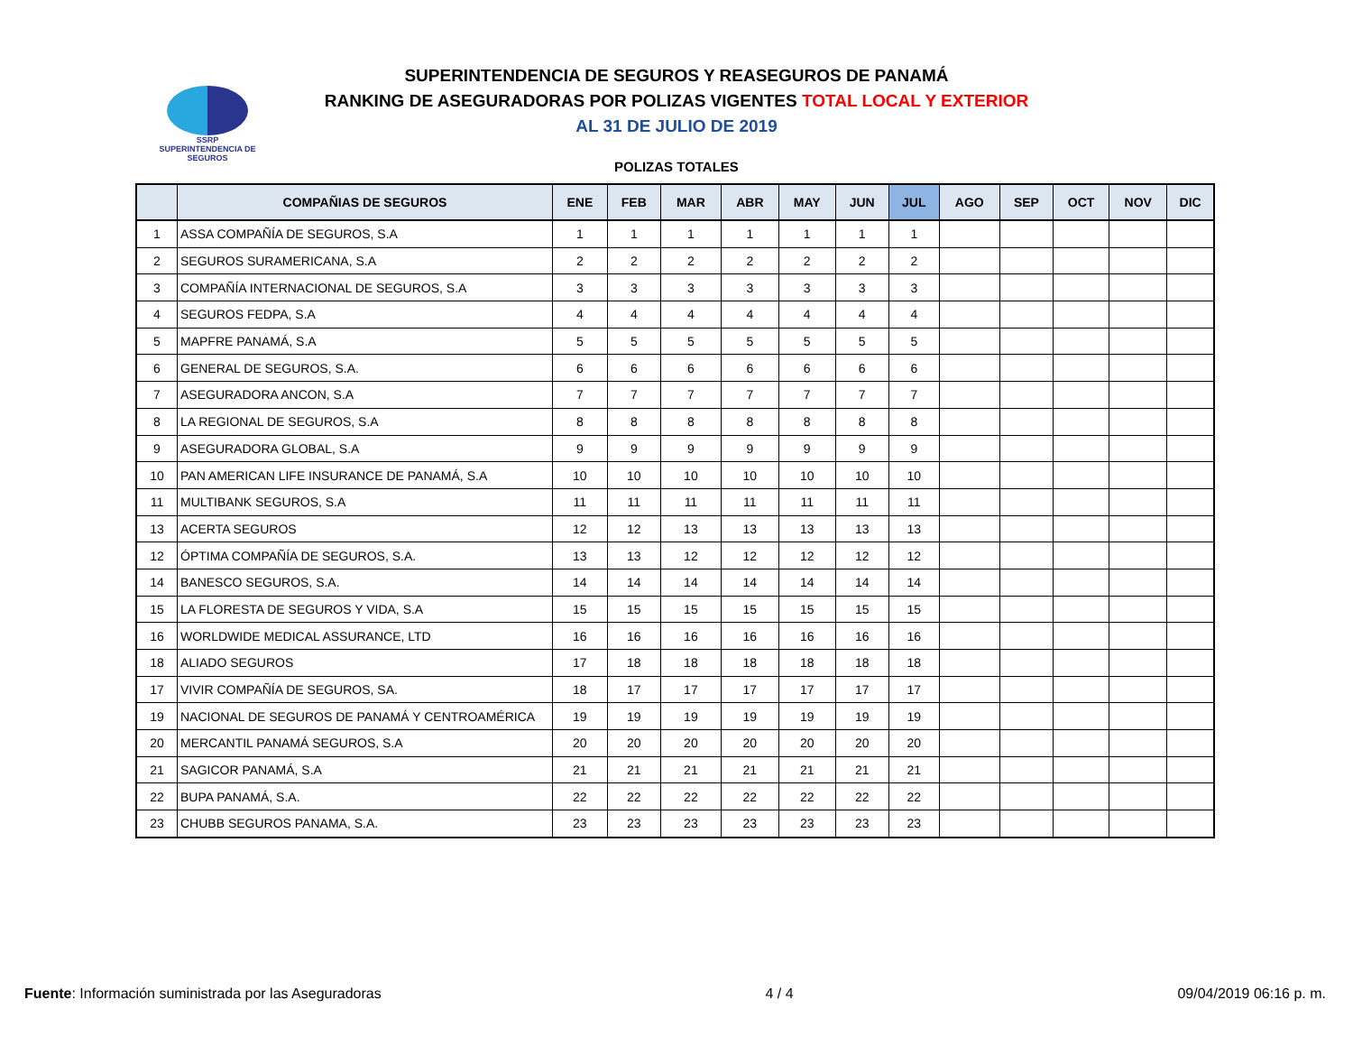SSRP
SUPERINTENDENCIA DE SEGUROS
SUPERINTENDENCIA DE SEGUROS Y REASEGUROS DE PANAMÁ
RANKING DE ASEGURADORAS POR POLIZAS VIGENTES TOTAL LOCAL Y EXTERIOR
AL 31 DE JULIO DE 2019
POLIZAS TOTALES
| | COMPAÑIAS DE SEGUROS | ENE | FEB | MAR | ABR | MAY | JUN | JUL | AGO | SEP | OCT | NOV | DIC |
| --- | --- | --- | --- | --- | --- | --- | --- | --- | --- | --- | --- | --- | --- |
| 1 | ASSA COMPAÑÍA DE SEGUROS, S.A | 1 | 1 | 1 | 1 | 1 | 1 | 1 | | | | | |
| 2 | SEGUROS SURAMERICANA, S.A | 2 | 2 | 2 | 2 | 2 | 2 | 2 | | | | | |
| 3 | COMPAÑÍA INTERNACIONAL DE SEGUROS, S.A | 3 | 3 | 3 | 3 | 3 | 3 | 3 | | | | | |
| 4 | SEGUROS FEDPA, S.A | 4 | 4 | 4 | 4 | 4 | 4 | 4 | | | | | |
| 5 | MAPFRE PANAMÁ, S.A | 5 | 5 | 5 | 5 | 5 | 5 | 5 | | | | | |
| 6 | GENERAL DE SEGUROS, S.A. | 6 | 6 | 6 | 6 | 6 | 6 | 6 | | | | | |
| 7 | ASEGURADORA ANCON, S.A | 7 | 7 | 7 | 7 | 7 | 7 | 7 | | | | | |
| 8 | LA REGIONAL DE SEGUROS, S.A | 8 | 8 | 8 | 8 | 8 | 8 | 8 | | | | | |
| 9 | ASEGURADORA GLOBAL, S.A | 9 | 9 | 9 | 9 | 9 | 9 | 9 | | | | | |
| 10 | PAN AMERICAN LIFE INSURANCE DE PANAMÁ, S.A | 10 | 10 | 10 | 10 | 10 | 10 | 10 | | | | | |
| 11 | MULTIBANK SEGUROS, S.A | 11 | 11 | 11 | 11 | 11 | 11 | 11 | | | | | |
| 13 | ACERTA SEGUROS | 12 | 12 | 13 | 13 | 13 | 13 | 13 | | | | | |
| 12 | ÓPTIMA COMPAÑÍA DE SEGUROS, S.A. | 13 | 13 | 12 | 12 | 12 | 12 | 12 | | | | | |
| 14 | BANESCO SEGUROS, S.A. | 14 | 14 | 14 | 14 | 14 | 14 | 14 | | | | | |
| 15 | LA FLORESTA DE SEGUROS Y VIDA, S.A | 15 | 15 | 15 | 15 | 15 | 15 | 15 | | | | | |
| 16 | WORLDWIDE MEDICAL ASSURANCE, LTD | 16 | 16 | 16 | 16 | 16 | 16 | 16 | | | | | |
| 18 | ALIADO SEGUROS | 17 | 18 | 18 | 18 | 18 | 18 | 18 | | | | | |
| 17 | VIVIR COMPAÑÍA DE SEGUROS, SA. | 18 | 17 | 17 | 17 | 17 | 17 | 17 | | | | | |
| 19 | NACIONAL DE SEGUROS DE PANAMÁ Y CENTROAMÉRICA | 19 | 19 | 19 | 19 | 19 | 19 | 19 | | | | | |
| 20 | MERCANTIL PANAMÁ SEGUROS, S.A | 20 | 20 | 20 | 20 | 20 | 20 | 20 | | | | | |
| 21 | SAGICOR PANAMÁ, S.A | 21 | 21 | 21 | 21 | 21 | 21 | 21 | | | | | |
| 22 | BUPA PANAMÁ, S.A. | 22 | 22 | 22 | 22 | 22 | 22 | 22 | | | | | |
| 23 | CHUBB SEGUROS PANAMA, S.A. | 23 | 23 | 23 | 23 | 23 | 23 | 23 | | | | | |
Fuente: Información suministrada por las Aseguradoras 4 / 4 09/04/2019 06:16 p. m.